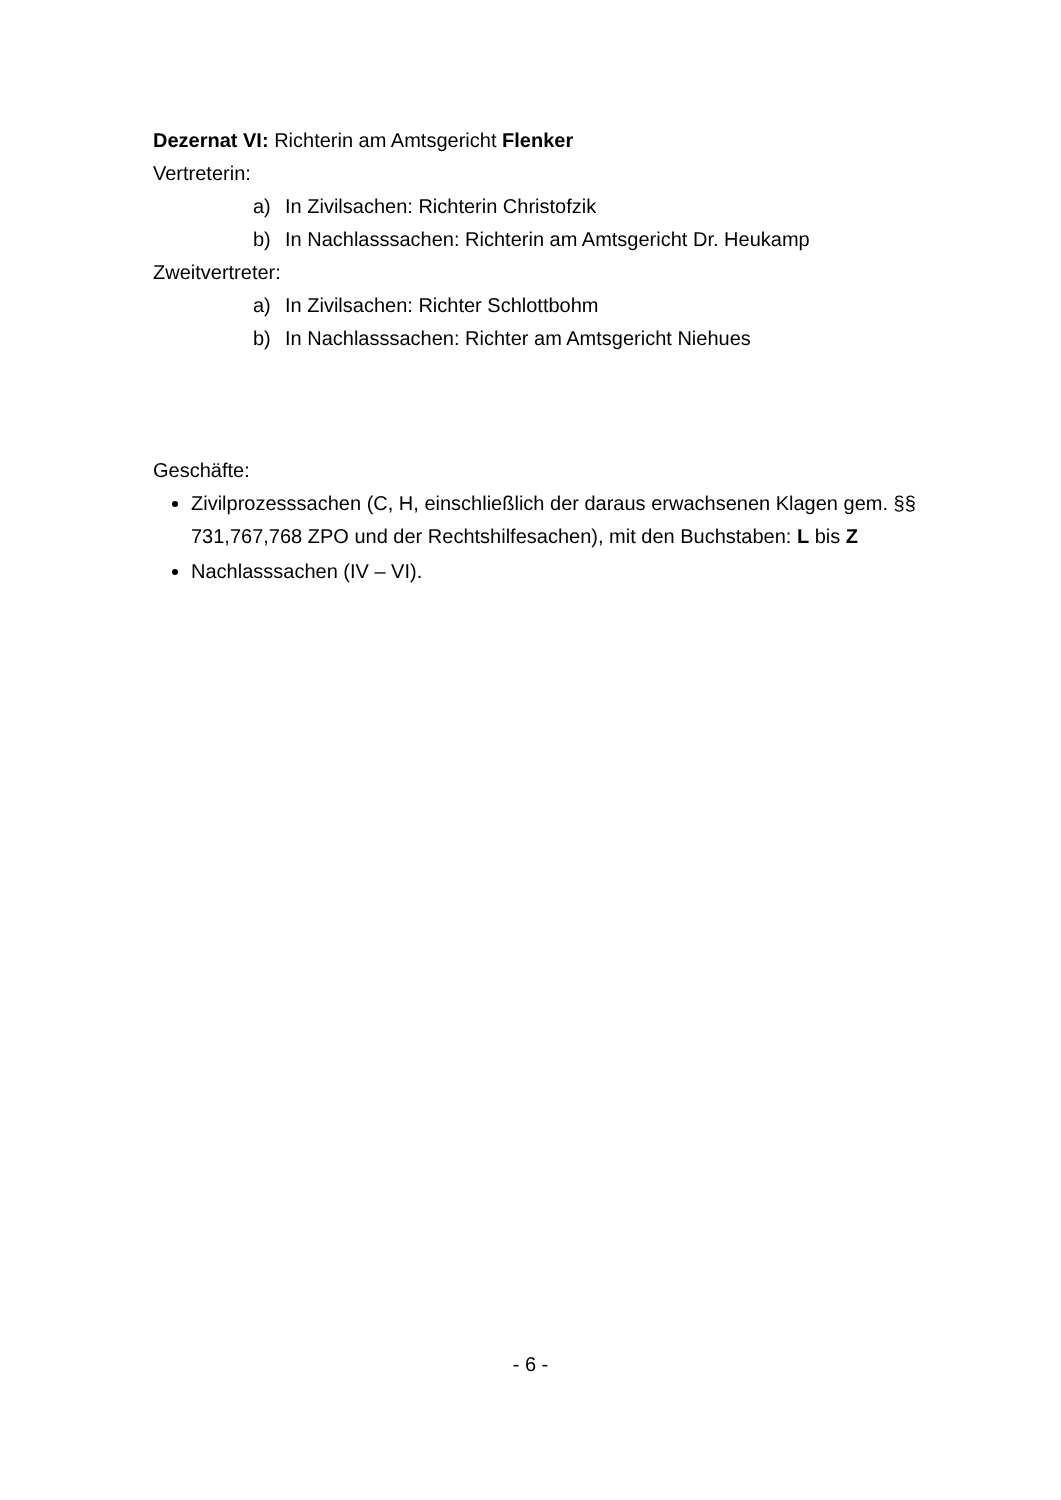Dezernat VI: Richterin am Amtsgericht Flenker
Vertreterin:
a) In Zivilsachen: Richterin Christofzik
b) In Nachlasssachen: Richterin am Amtsgericht Dr. Heukamp
Zweitvertreter:
a) In Zivilsachen: Richter Schlottbohm
b) In Nachlasssachen: Richter am Amtsgericht Niehues
Geschäfte:
Zivilprozesssachen (C, H, einschließlich der daraus erwachsenen Klagen gem. §§ 731,767,768 ZPO und der Rechtshilfesachen), mit den Buchstaben: L bis Z
Nachlasssachen (IV – VI).
- 6 -